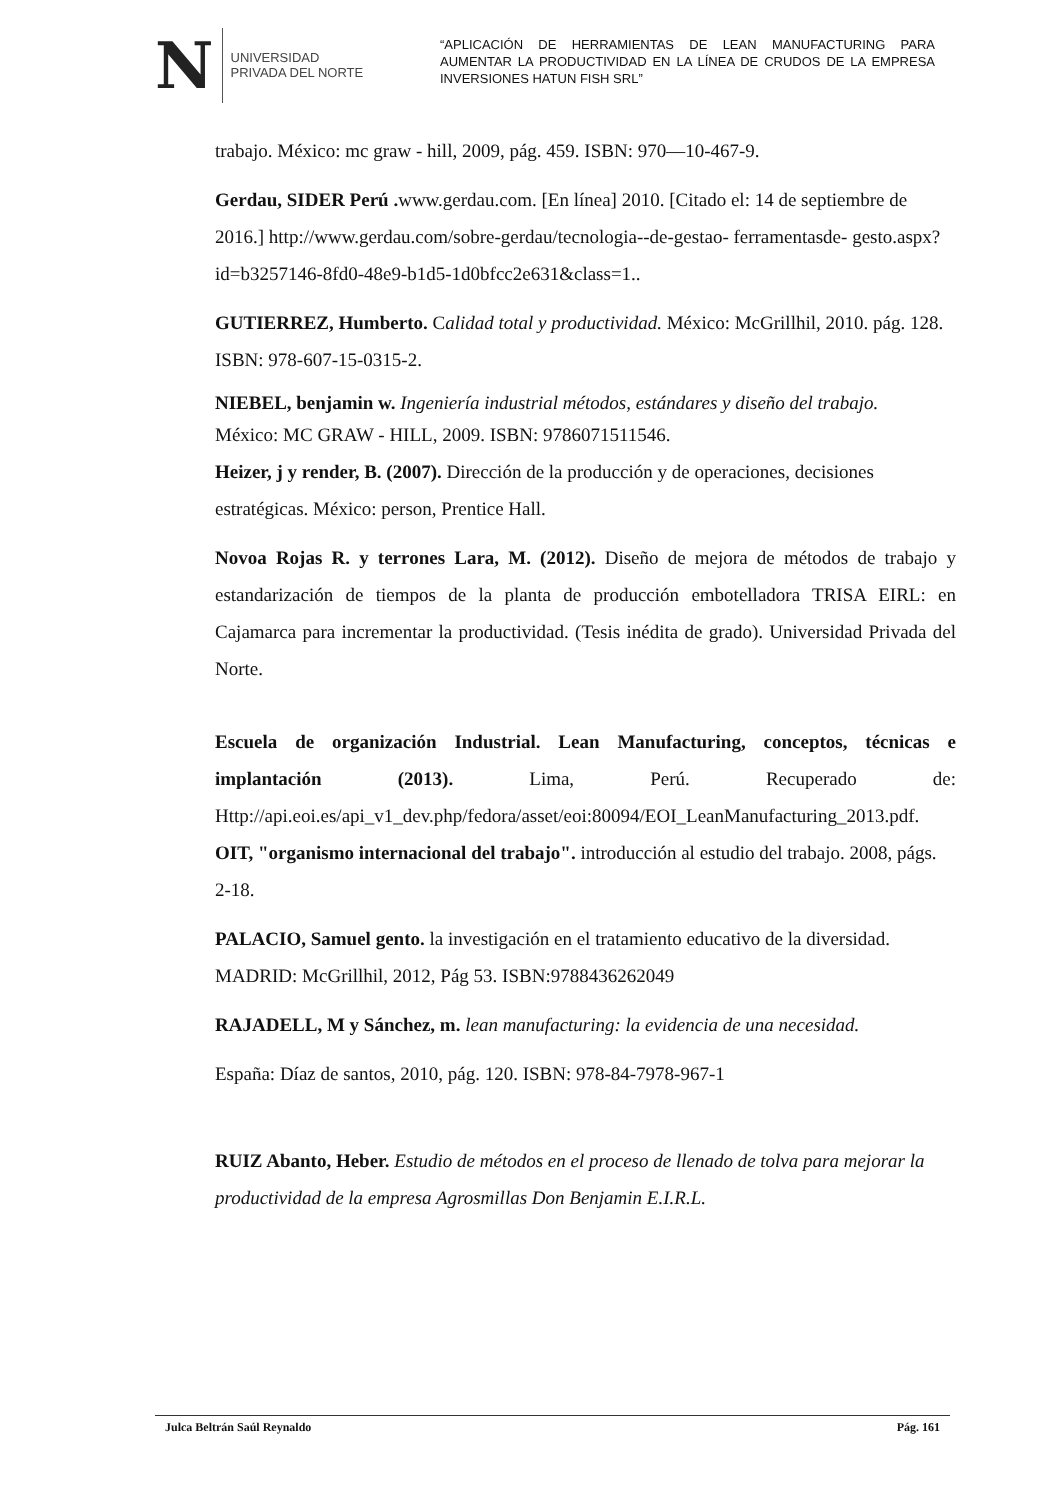N
UNIVERSIDAD
PRIVADA DEL NORTE
“APLICACIÓN DE HERRAMIENTAS DE LEAN MANUFACTURING PARA AUMENTAR LA PRODUCTIVIDAD EN LA LÍNEA DE CRUDOS DE LA EMPRESA INVERSIONES HATUN FISH SRL”
trabajo. México: mc graw - hill, 2009, pág. 459. ISBN: 970—10-467-9.
Gerdau, SIDER Perú . www.gerdau.com. [En línea] 2010. [Citado el: 14 de septiembre de 2016.] http://www.gerdau.com/sobre-gerdau/tecnologia--de-gestao- ferramentasde- gesto.aspx?id=b3257146-8fd0-48e9-b1d5-1d0bfcc2e631&class=1..
GUTIERREZ, Humberto. Calidad total y productividad. México: McGrillhil, 2010. pág. 128. ISBN: 978-607-15-0315-2.
NIEBEL, benjamin w. Ingeniería industrial métodos, estándares y diseño del trabajo.
México: MC GRAW - HILL, 2009. ISBN: 9786071511546.
Heizer, j y render, B. (2007). Dirección de la producción y de operaciones, decisiones estratégicas. México: person, Prentice Hall.
Novoa Rojas R. y terrones Lara, M. (2012). Diseño de mejora de métodos de trabajo y estandarización de tiempos de la planta de producción embotelladora TRISA EIRL: en Cajamarca para incrementar la productividad. (Tesis inédita de grado). Universidad Privada del Norte.
Escuela de organización Industrial. Lean Manufacturing, conceptos, técnicas e implantación (2013). Lima, Perú. Recuperado de: Http://api.eoi.es/api_v1_dev.php/fedora/asset/eoi:80094/EOI_LeanManufacturing_2013.pdf.
OIT, "organismo internacional del trabajo". introducción al estudio del trabajo. 2008, págs. 2-18.
PALACIO, Samuel gento. la investigación en el tratamiento educativo de la diversidad. MADRID: McGrillhil, 2012, Pág 53. ISBN:9788436262049
RAJADELL, M y Sánchez, m. lean manufacturing: la evidencia de una necesidad.
España: Díaz de santos, 2010, pág. 120. ISBN: 978-84-7978-967-1
RUIZ Abanto, Heber. Estudio de métodos en el proceso de llenado de tolva para mejorar la productividad de la empresa Agrosmillas Don Benjamin E.I.R.L.
Julca Beltrán Saúl Reynaldo Pág. 161